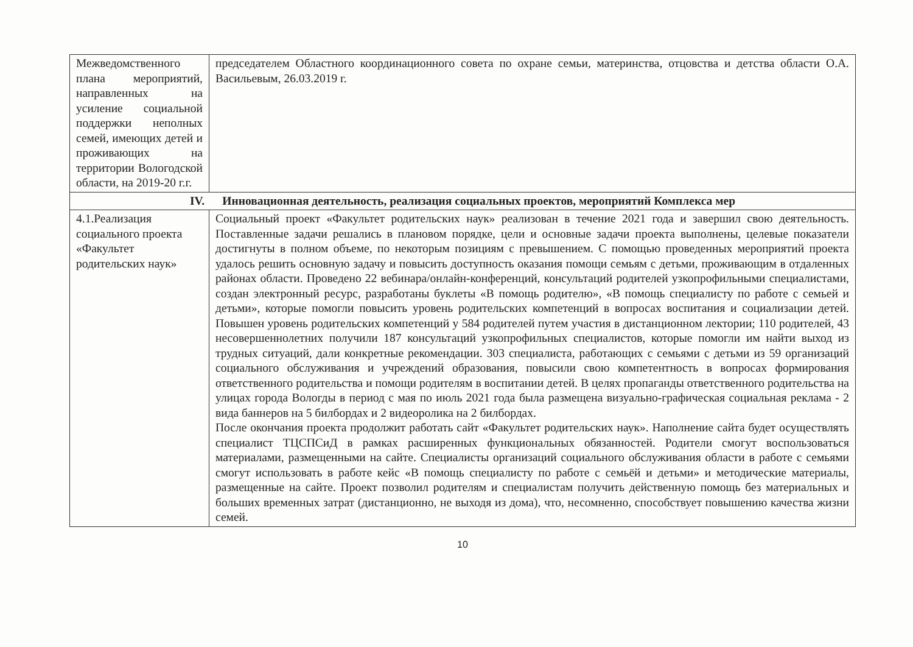| Межведомственного плана мероприятий, направленных на усиление социальной поддержки неполных семей, имеющих детей и проживающих на территории Вологодской области, на 2019-20 г.г. | председателем Областного координационного совета по охране семьи, материнства, отцовства и детства области О.А. Васильевым, 26.03.2019 г. |
| IV. Инновационная деятельность, реализация социальных проектов, мероприятий Комплекса мер | |
| 4.1.Реализация социального проекта «Факультет родительских наук» | Социальный проект «Факультет родительских наук» реализован в течение 2021 года и завершил свою деятельность. Поставленные задачи решались в плановом порядке, цели и основные задачи проекта выполнены, целевые показатели достигнуты в полном объеме, по некоторым позициям с превышением. С помощью проведенных мероприятий проекта удалось решить основную задачу и повысить доступность оказания помощи семьям с детьми, проживающим в отдаленных районах области. Проведено 22 вебинара/онлайн-конференций, консультаций родителей узкопрофильными специалистами, создан электронный ресурс, разработаны буклеты «В помощь родителю», «В помощь специалисту по работе с семьей и детьми», которые помогли повысить уровень родительских компетенций в вопросах воспитания и социализации детей. Повышен уровень родительских компетенций у 584 родителей путем участия в дистанционном лектории; 110 родителей, 43 несовершеннолетних получили 187 консультаций узкопрофильных специалистов, которые помогли им найти выход из трудных ситуаций, дали конкретные рекомендации. 303 специалиста, работающих с семьями с детьми из 59 организаций социального обслуживания и учреждений образования, повысили свою компетентность в вопросах формирования ответственного родительства и помощи родителям в воспитании детей. В целях пропаганды ответственного родительства на улицах города Вологды в период с мая по июль 2021 года была размещена визуально-графическая социальная реклама - 2 вида баннеров на 5 билбордах и 2 видеоролика на 2 билбордах. После окончания проекта продолжит работать сайт «Факультет родительских наук». Наполнение сайта будет осуществлять специалист ТЦСПСиД в рамках расширенных функциональных обязанностей. Родители смогут воспользоваться материалами, размещенными на сайте. Специалисты организаций социального обслуживания области в работе с семьями смогут использовать в работе кейс «В помощь специалисту по работе с семьёй и детьми» и методические материалы, размещенные на сайте. Проект позволил родителям и специалистам получить действенную помощь без материальных и больших временных затрат (дистанционно, не выходя из дома), что, несомненно, способствует повышению качества жизни семей. |
10